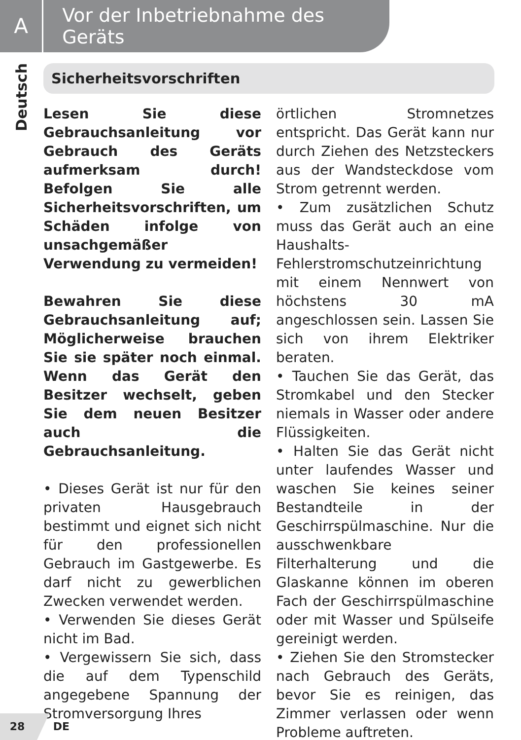A
Vor der Inbetriebnahme des Geräts
Deutsch
Sicherheitsvorschriften
Lesen Sie diese Gebrauchsanleitung vor Gebrauch des Geräts aufmerksam durch! Befolgen Sie alle Sicherheitsvorschriften, um Schäden infolge von unsachgemäßer Verwendung zu vermeiden!
Bewahren Sie diese Gebrauchsanleitung auf; Möglicherweise brauchen Sie sie später noch einmal. Wenn das Gerät den Besitzer wechselt, geben Sie dem neuen Besitzer auch die Gebrauchsanleitung.
• Dieses Gerät ist nur für den privaten Hausgebrauch bestimmt und eignet sich nicht für den professionellen Gebrauch im Gastgewerbe. Es darf nicht zu gewerblichen Zwecken verwendet werden.
• Verwenden Sie dieses Gerät nicht im Bad.
• Vergewissern Sie sich, dass die auf dem Typenschild angegebene Spannung der Stromversorgung Ihres
örtlichen Stromnetzes entspricht. Das Gerät kann nur durch Ziehen des Netzsteckers aus der Wandsteckdose vom Strom getrennt werden.
• Zum zusätzlichen Schutz muss das Gerät auch an eine Haushalts-Fehlerstromschutzeinrichtung mit einem Nennwert von höchstens 30 mA angeschlossen sein. Lassen Sie sich von ihrem Elektriker beraten.
• Tauchen Sie das Gerät, das Stromkabel und den Stecker niemals in Wasser oder andere Flüssigkeiten.
• Halten Sie das Gerät nicht unter laufendes Wasser und waschen Sie keines seiner Bestandteile in der Geschirrspülmaschine. Nur die ausschwenkbare Filterhalterung und die Glaskanne können im oberen Fach der Geschirrspülmaschine oder mit Wasser und Spülseife gereinigt werden.
• Ziehen Sie den Stromstecker nach Gebrauch des Geräts, bevor Sie es reinigen, das Zimmer verlassen oder wenn Probleme auftreten.
28 DE